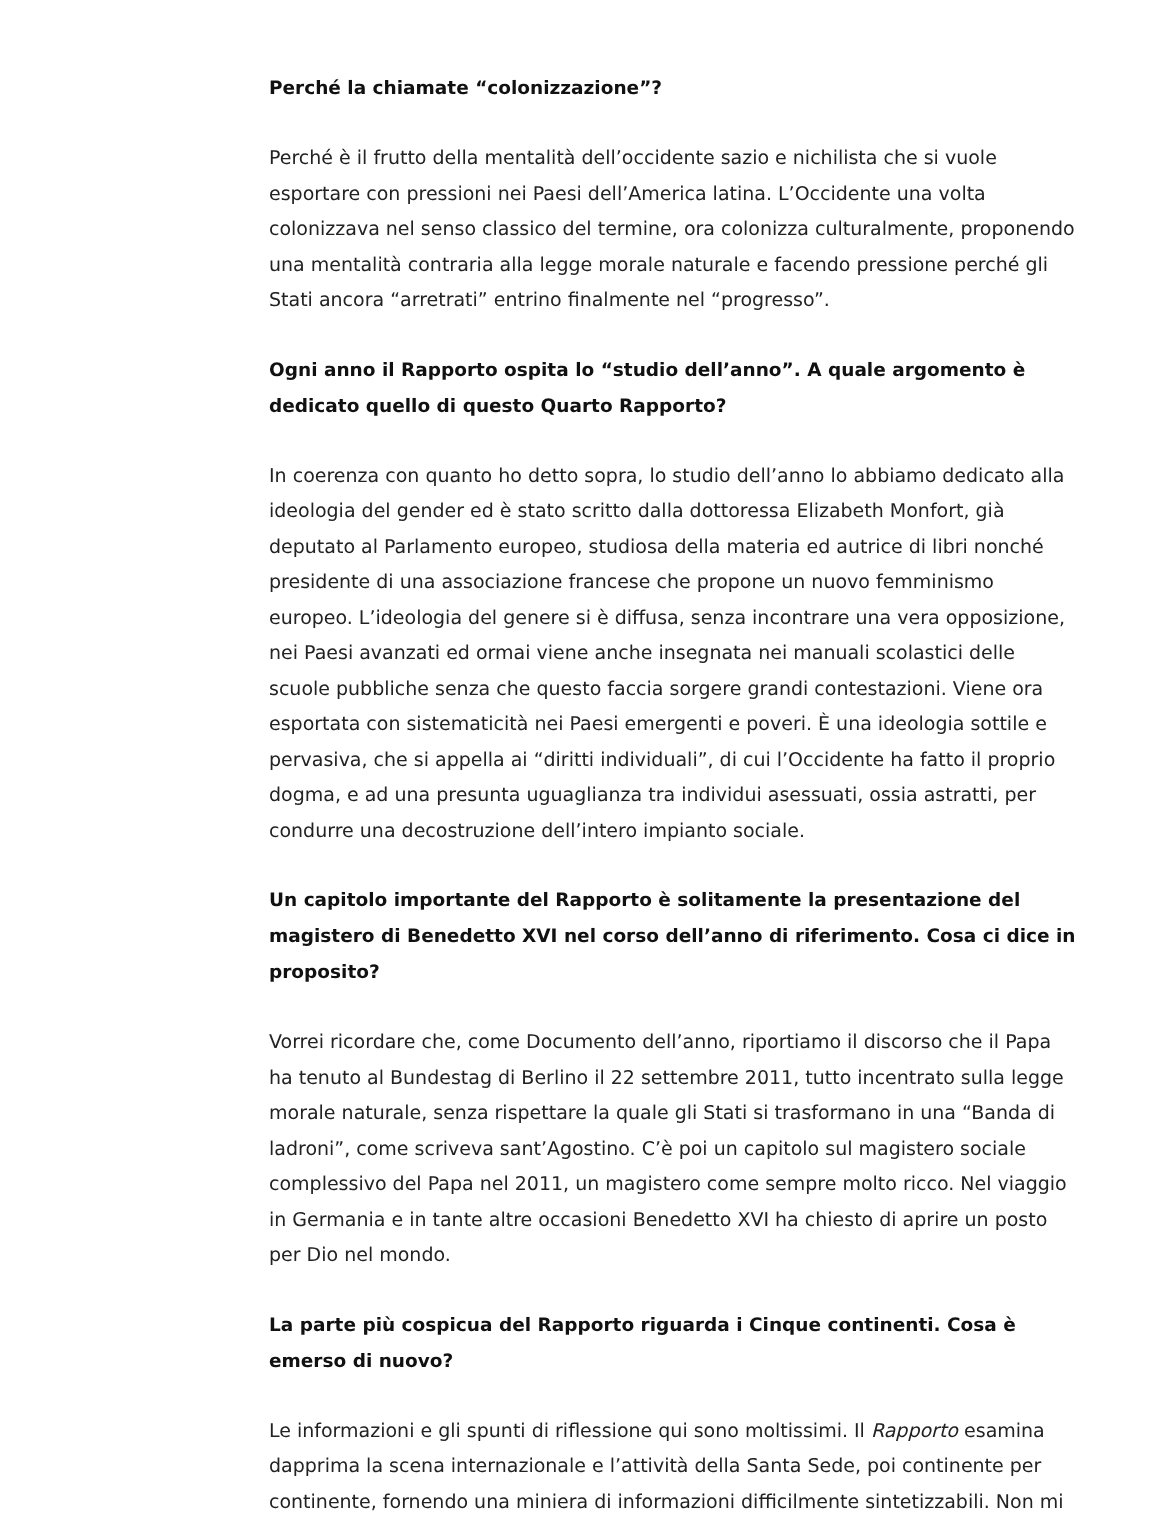Perché la chiamate “colonizzazione”?
Perché è il frutto della mentalità dell’occidente sazio e nichilista che si vuole esportare con pressioni nei Paesi dell’America latina. L’Occidente una volta colonizzava nel senso classico del termine, ora colonizza culturalmente, proponendo una mentalità contraria alla legge morale naturale e facendo pressione perché gli Stati ancora “arretrati” entrino finalmente nel “progresso”.
Ogni anno il Rapporto ospita lo “studio dell’anno”. A quale argomento è dedicato quello di questo Quarto Rapporto?
In coerenza con quanto ho detto sopra, lo studio dell’anno lo abbiamo dedicato alla ideologia del gender ed è stato scritto dalla dottoressa Elizabeth Monfort, già deputato al Parlamento europeo, studiosa della materia ed autrice di libri nonché presidente di una associazione francese che propone un nuovo femminismo europeo. L’ideologia del genere si è diffusa, senza incontrare una vera opposizione, nei Paesi avanzati ed ormai viene anche insegnata nei manuali scolastici delle scuole pubbliche senza che questo faccia sorgere grandi contestazioni. Viene ora esportata con sistematicità nei Paesi emergenti e poveri. È una ideologia sottile e pervasiva, che si appella ai “diritti individuali”, di cui l’Occidente ha fatto il proprio dogma, e ad una presunta uguaglianza tra individui asessuati, ossia astratti, per condurre una decostruzione dell’intero impianto sociale.
Un capitolo importante del Rapporto è solitamente la presentazione del magistero di Benedetto XVI nel corso dell’anno di riferimento. Cosa ci dice in proposito?
Vorrei ricordare che, come Documento dell’anno, riportiamo il discorso che il Papa ha tenuto al Bundestag di Berlino il 22 settembre 2011, tutto incentrato sulla legge morale naturale, senza rispettare la quale gli Stati si trasformano in una “Banda di ladroni”, come scriveva sant’Agostino. C’è poi un capitolo sul magistero sociale complessivo del Papa nel 2011, un magistero come sempre molto ricco. Nel viaggio in Germania e in tante altre occasioni Benedetto XVI ha chiesto di aprire un posto per Dio nel mondo.
La parte più cospicua del Rapporto riguarda i Cinque continenti. Cosa è emerso di nuovo?
Le informazioni e gli spunti di riflessione qui sono moltissimi. Il Rapporto esamina dapprima la scena internazionale e l’attività della Santa Sede, poi continente per continente, fornendo una miniera di informazioni difficilmente sintetizzabili. Non mi